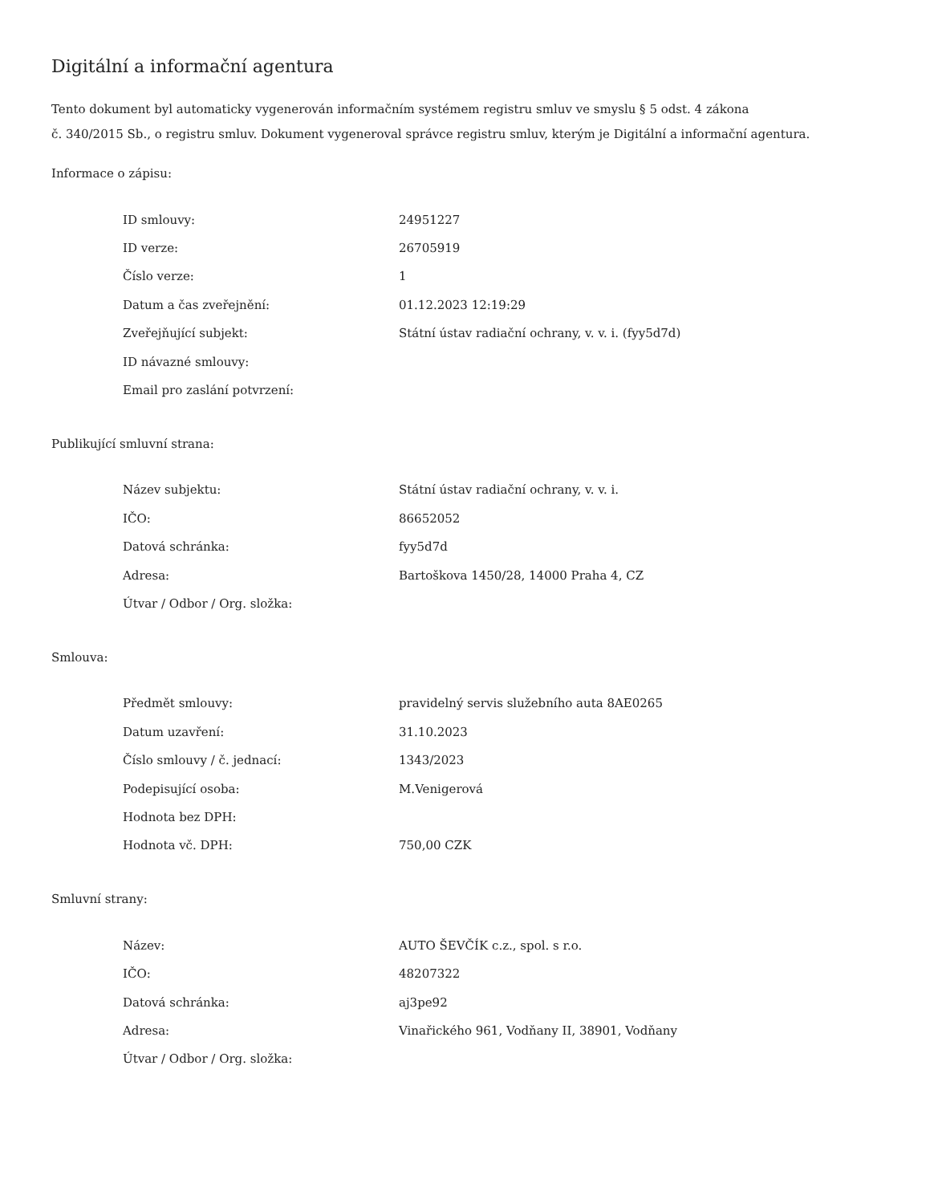Digitální a informační agentura
Tento dokument byl automaticky vygenerován informačním systémem registru smluv ve smyslu § 5 odst. 4 zákona
č. 340/2015 Sb., o registru smluv. Dokument vygeneroval správce registru smluv, kterým je Digitální a informační agentura.
Informace o zápisu:
| ID smlouvy: | 24951227 |
| ID verze: | 26705919 |
| Číslo verze: | 1 |
| Datum a čas zveřejnění: | 01.12.2023 12:19:29 |
| Zveřejňující subjekt: | Státní ústav radiační ochrany, v. v. i. (fyy5d7d) |
| ID návazné smlouvy: | |
| Email pro zaslání potvrzení: | |
Publikující smluvní strana:
| Název subjektu: | Státní ústav radiační ochrany, v. v. i. |
| IČO: | 86652052 |
| Datová schránka: | fyy5d7d |
| Adresa: | Bartoškova 1450/28, 14000 Praha 4, CZ |
| Útvar / Odbor / Org. složka: | |
Smlouva:
| Předmět smlouvy: | pravidelný servis služebního auta 8AE0265 |
| Datum uzavření: | 31.10.2023 |
| Číslo smlouvy / č. jednací: | 1343/2023 |
| Podepisující osoba: | M.Venigerová |
| Hodnota bez DPH: | |
| Hodnota vč. DPH: | 750,00 CZK |
Smluvní strany:
| Název: | AUTO ŠEVČÍK c.z., spol. s r.o. |
| IČO: | 48207322 |
| Datová schránka: | aj3pe92 |
| Adresa: | Vinařického 961, Vodňany II, 38901, Vodňany |
| Útvar / Odbor / Org. složka: | |